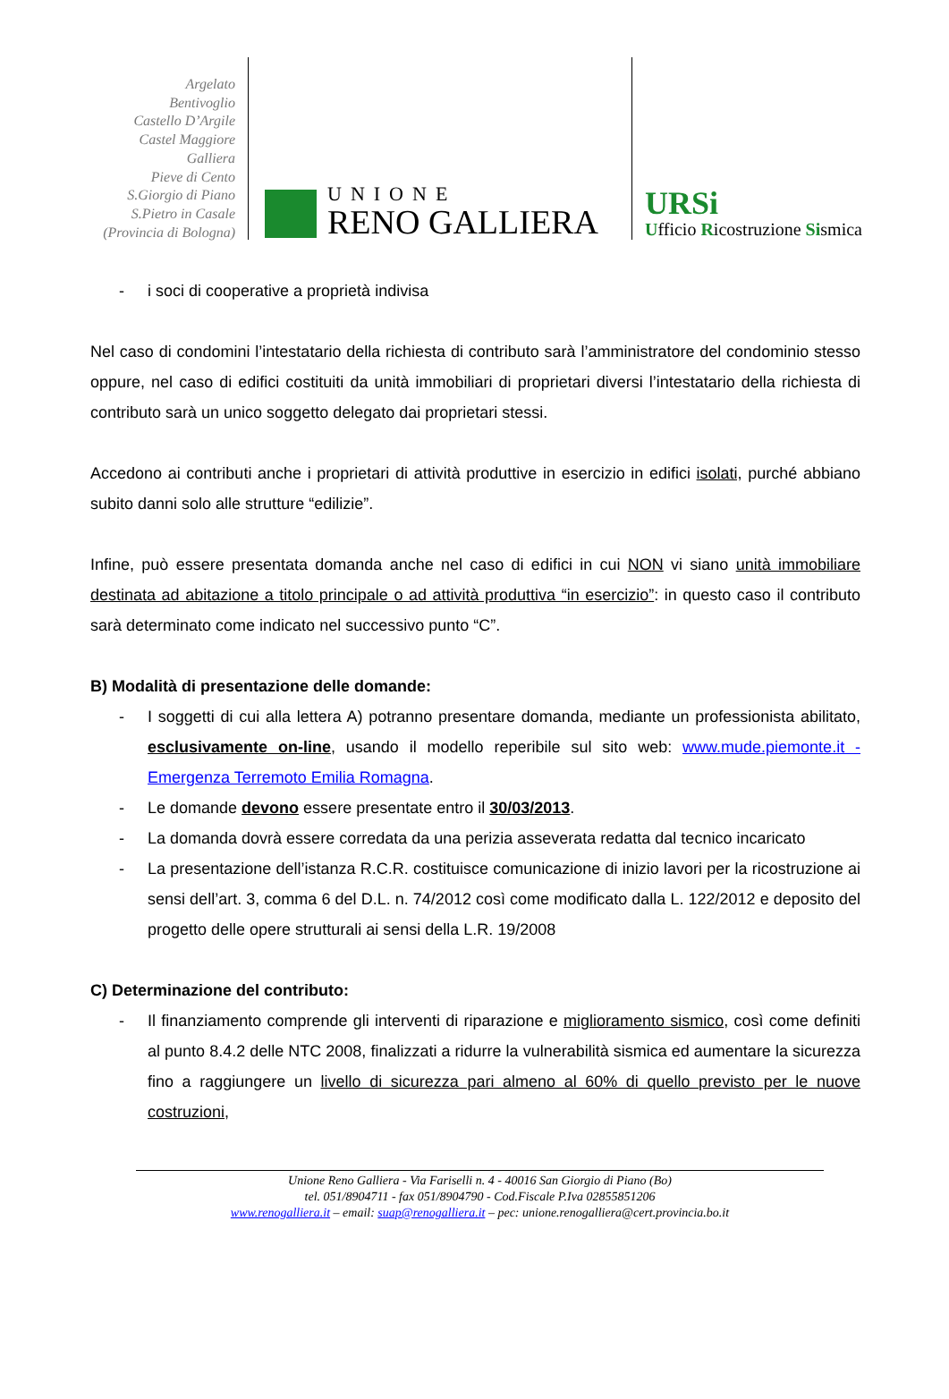Argelato
Bentivoglio
Castello D’Argile
Castel Maggiore
Galliera
Pieve di Cento
S.Giorgio di Piano
S.Pietro in Casale
(Provincia di Bologna)
UNIONE
RENO GALLIERA
URSi
Ufficio Ricostruzione Sismica
- i soci di cooperative a proprietà indivisa
Nel caso di condomini l’intestatario della richiesta di contributo sarà l’amministratore del condominio stesso oppure, nel caso di edifici costituiti da unità immobiliari di proprietari diversi l’intestatario della richiesta di contributo sarà un unico soggetto delegato dai proprietari stessi.
Accedono ai contributi anche i proprietari di attività produttive in esercizio in edifici isolati, purché abbiano subito danni solo alle strutture “edilizie”.
Infine, può essere presentata domanda anche nel caso di edifici in cui NON vi siano unità immobiliare destinata ad abitazione a titolo principale o ad attività produttiva “in esercizio”: in questo caso il contributo sarà determinato come indicato nel successivo punto “C”.
B) Modalità di presentazione delle domande:
- I soggetti di cui alla lettera A) potranno presentare domanda, mediante un professionista abilitato, esclusivamente on-line, usando il modello reperibile sul sito web: www.mude.piemonte.it - Emergenza Terremoto Emilia Romagna.
- Le domande devono essere presentate entro il 30/03/2013.
- La domanda dovrà essere corredata da una perizia asseverata redatta dal tecnico incaricato
- La presentazione dell’istanza R.C.R. costituisce comunicazione di inizio lavori per la ricostruzione ai sensi dell’art. 3, comma 6 del D.L. n. 74/2012 così come modificato dalla L. 122/2012 e deposito del progetto delle opere strutturali ai sensi della L.R. 19/2008
C) Determinazione del contributo:
- Il finanziamento comprende gli interventi di riparazione e miglioramento sismico, così come definiti al punto 8.4.2 delle NTC 2008, finalizzati a ridurre la vulnerabilità sismica ed aumentare la sicurezza fino a raggiungere un livello di sicurezza pari almeno al 60% di quello previsto per le nuove costruzioni,
Unione Reno Galliera - Via Fariselli n. 4 - 40016 San Giorgio di Piano (Bo)
tel. 051/8904711 - fax 051/8904790 - Cod.Fiscale P.Iva 02855851206
www.renogalliera.it – email: suap@renogalliera.it – pec: unione.renogalliera@cert.provincia.bo.it